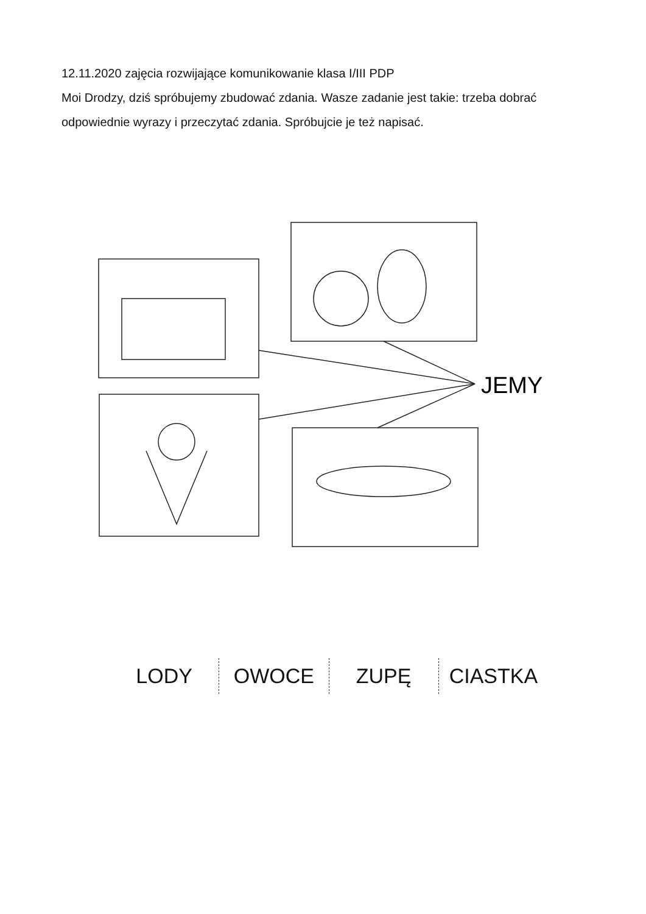12.11.2020 zajęcia rozwijające komunikowanie klasa I/III PDP
Moi Drodzy, dziś spróbujemy zbudować zdania. Wasze zadanie jest takie: trzeba dobrać odpowiednie wyrazy i przeczytać zdania. Spróbujcie je też napisać.
JEMY
LODY OWOCE ZUPĘ CIASTKA